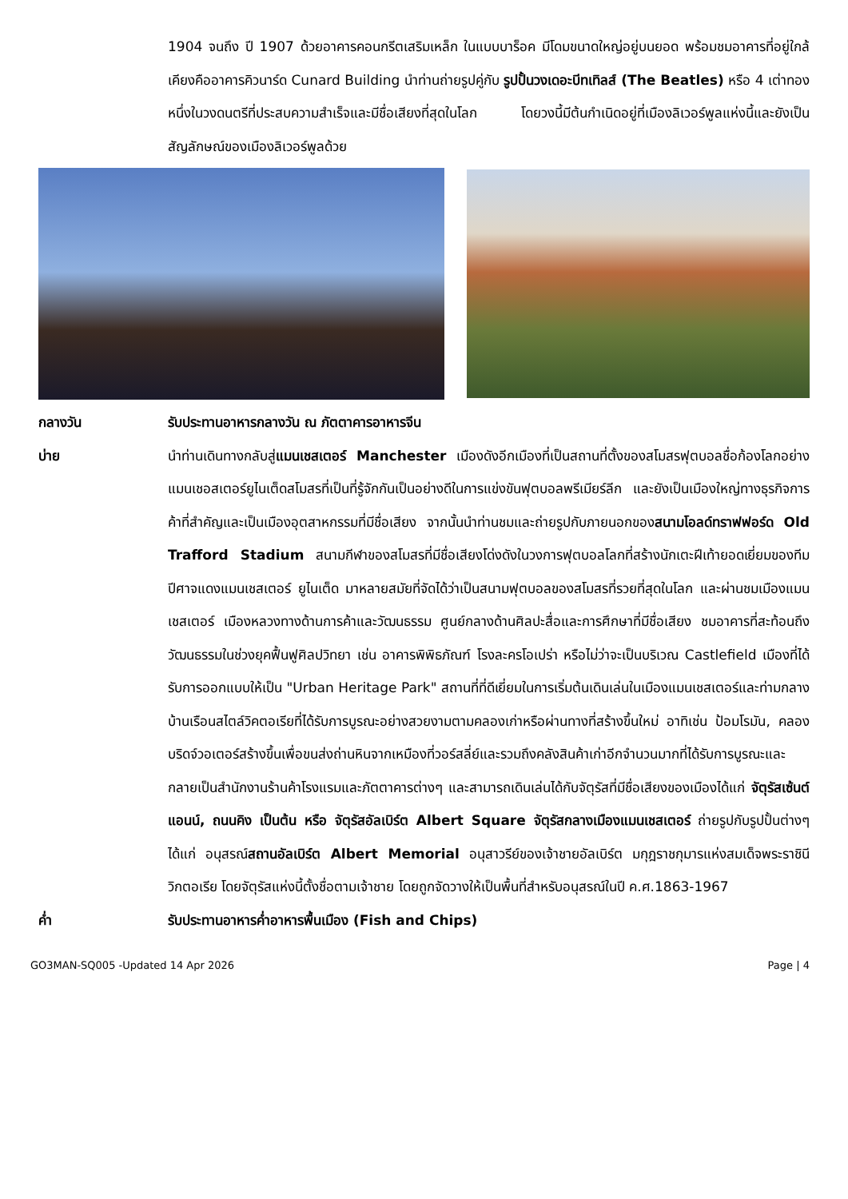1904 จนถึง ปี 1907 ด้วยอาคารคอนกรีตเสริมเหล็ก ในแบบบาร็อค มีโดมขนาดใหญ่อยู่บนยอด พร้อมชมอาคารที่อยู่ใกล้เคียงคืออาคารคิวนาร์ด Cunard Building นำท่านถ่ายรูปคู่กับ รูปปั้นวงเดอะบีทเทิลส์ (The Beatles) หรือ 4 เต่าทอง หนึ่งในวงดนตรีที่ประสบความสำเร็จและมีชื่อเสียงที่สุดในโลก โดยวงนี้มีต้นกำเนิดอยู่ที่เมืองลิเวอร์พูลแห่งนี้และยังเป็นสัญลักษณ์ของเมืองลิเวอร์พูลด้วย
กลางวัน
รับประทานอาหารกลางวัน ณ ภัตตาคารอาหารจีน
บ่าย
นำท่านเดินทางกลับสู่แมนเชสเตอร์ Manchester เมืองดังอีกเมืองที่เป็นสถานที่ตั้งของสโมสรฟุตบอลชื่อก้องโลกอย่างแมนเชอสเตอร์ยูไนเต็ดสโมสรที่เป็นที่รู้จักกันเป็นอย่างดีในการแข่งขันฟุตบอลพรีเมียร์ลีก และยังเป็นเมืองใหญ่ทางธุรกิจการค้าที่สำคัญและเป็นเมืองอุตสาหกรรมที่มีชื่อเสียง จากนั้นนำท่านชมและถ่ายรูปกับภายนอกของสนามโอลด์ทราฟฟอร์ด Old Trafford Stadium สนามกีฬาของสโมสรที่มีชื่อเสียงโด่งดังในวงการฟุตบอลโลกที่สร้างนักเตะฝีเท้ายอดเยี่ยมของทีมปีศาจแดงแมนเชสเตอร์ ยูไนเต็ด มาหลายสมัยที่จัดได้ว่าเป็นสนามฟุตบอลของสโมสรที่รวยที่สุดในโลก และผ่านชมเมืองแมนเชสเตอร์ เมืองหลวงทางด้านการค้าและวัฒนธรรม ศูนย์กลางด้านศิลปะสื่อและการศึกษาที่มีชื่อเสียง ชมอาคารที่สะท้อนถึงวัฒนธรรมในช่วงยุคฟื้นฟูศิลปวิทยา เช่น อาคารพิพิธภัณฑ์ โรงละครโอเปร่า หรือไม่ว่าจะเป็นบริเวณ Castlefield เมืองที่ได้รับการออกแบบให้เป็น "Urban Heritage Park" สถานที่ที่ดีเยี่ยมในการเริ่มต้นเดินเล่นในเมืองแมนเชสเตอร์และท่ามกลางบ้านเรือนสไตล์วิคตอเรียที่ได้รับการบูรณะอย่างสวยงามตามคลองเก่าหรือผ่านทางที่สร้างขึ้นใหม่ อาทิเช่น ป้อมโรมัน, คลองบริดจ์วอเตอร์สร้างขึ้นเพื่อขนส่งถ่านหินจากเหมืองที่วอร์สลี่ย์และรวมถึงคลังสินค้าเก่าอีกจำนวนมากที่ได้รับการบูรณะและกลายเป็นสำนักงานร้านค้าโรงแรมและภัตตาคารต่างๆ และสามารถเดินเล่นได้กับจัตุรัสที่มีชื่อเสียงของเมืองได้แก่ จัตุรัสเซ้นต์แอนน์, ถนนคิง เป็นต้น หรือ จัตุรัสอัลเบิร์ต Albert Square จัตุรัสกลางเมืองแมนเชสเตอร์ ถ่ายรูปกับรูปปั้นต่างๆ ได้แก่ อนุสรณ์สถานอัลเบิร์ต Albert Memorial อนุสาวรีย์ของเจ้าชายอัลเบิร์ต มกุฎราชกุมารแห่งสมเด็จพระราชินีวิกตอเรีย โดยจัตุรัสแห่งนี้ตั้งชื่อตามเจ้าชาย โดยถูกจัดวางให้เป็นพื้นที่สำหรับอนุสรณ์ในปี ค.ศ.1863-1967
ค่ำ
รับประทานอาหารค่ำอาหารพื้นเมือง (Fish and Chips)
GO3MAN-SQ005 -Updated 14 Apr 2026 Page | 4